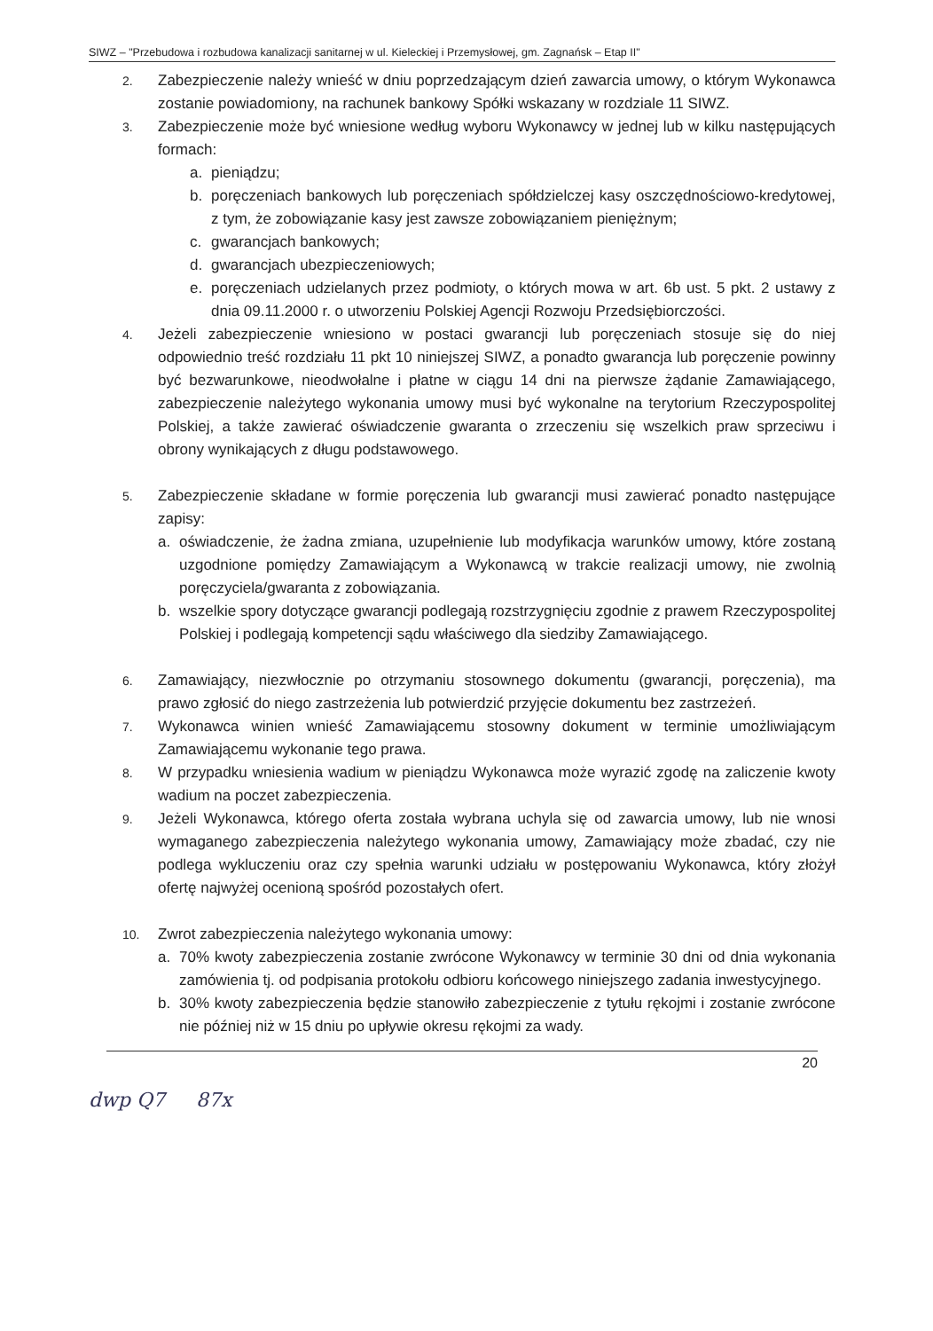SIWZ – "Przebudowa i rozbudowa kanalizacji sanitarnej w ul. Kieleckiej i Przemysłowej, gm. Zagnańsk – Etap II"
2.
Zabezpieczenie należy wnieść w dniu poprzedzającym dzień zawarcia umowy, o którym Wykonawca zostanie powiadomiony, na rachunek bankowy Spółki wskazany w rozdziale 11 SIWZ.
3.
Zabezpieczenie może być wniesione według wyboru Wykonawcy w jednej lub w kilku następujących formach:
a. pieniądzu;
b. poręczeniach bankowych lub poręczeniach spółdzielczej kasy oszczędnościowo-kredytowej, z tym, że zobowiązanie kasy jest zawsze zobowiązaniem pieniężnym;
c. gwarancjach bankowych;
d. gwarancjach ubezpieczeniowych;
e. poręczeniach udzielanych przez podmioty, o których mowa w art. 6b ust. 5 pkt. 2 ustawy z dnia 09.11.2000 r. o utworzeniu Polskiej Agencji Rozwoju Przedsiębiorczości.
4.
Jeżeli zabezpieczenie wniesiono w postaci gwarancji lub poręczeniach stosuje się do niej odpowiednio treść rozdziału 11 pkt 10 niniejszej SIWZ, a ponadto gwarancja lub poręczenie powinny być bezwarunkowe, nieodwołalne i płatne w ciągu 14 dni na pierwsze żądanie Zamawiającego, zabezpieczenie należytego wykonania umowy musi być wykonalne na terytorium Rzeczypospolitej Polskiej, a także zawierać oświadczenie gwaranta o zrzeczeniu się wszelkich praw sprzeciwu i obrony wynikających z długu podstawowego.
5.
Zabezpieczenie składane w formie poręczenia lub gwarancji musi zawierać ponadto następujące zapisy:
a. oświadczenie, że żadna zmiana, uzupełnienie lub modyfikacja warunków umowy, które zostaną uzgodnione pomiędzy Zamawiającym a Wykonawcą w trakcie realizacji umowy, nie zwolnią poręczyciela/gwaranta z zobowiązania.
b. wszelkie spory dotyczące gwarancji podlegają rozstrzygnięciu zgodnie z prawem Rzeczypospolitej Polskiej i podlegają kompetencji sądu właściwego dla siedziby Zamawiającego.
6.
Zamawiający, niezwłocznie po otrzymaniu stosownego dokumentu (gwarancji, poręczenia), ma prawo zgłosić do niego zastrzeżenia lub potwierdzić przyjęcie dokumentu bez zastrzeżeń.
7.
Wykonawca winien wnieść Zamawiającemu stosowny dokument w terminie umożliwiającym Zamawiającemu wykonanie tego prawa.
8.
W przypadku wniesienia wadium w pieniądzu Wykonawca może wyrazić zgodę na zaliczenie kwoty wadium na poczet zabezpieczenia.
9.
Jeżeli Wykonawca, którego oferta została wybrana uchyla się od zawarcia umowy, lub nie wnosi wymaganego zabezpieczenia należytego wykonania umowy, Zamawiający może zbadać, czy nie podlega wykluczeniu oraz czy spełnia warunki udziału w postępowaniu Wykonawca, który złożył ofertę najwyżej ocenioną spośród pozostałych ofert.
10.
Zwrot zabezpieczenia należytego wykonania umowy:
a. 70% kwoty zabezpieczenia zostanie zwrócone Wykonawcy w terminie 30 dni od dnia wykonania zamówienia tj. od podpisania protokołu odbioru końcowego niniejszego zadania inwestycyjnego.
b. 30% kwoty zabezpieczenia będzie stanowiło zabezpieczenie z tytułu rękojmi i zostanie zwrócone nie później niż w 15 dniu po upływie okresu rękojmi za wady.
20
dwp Q7 87x